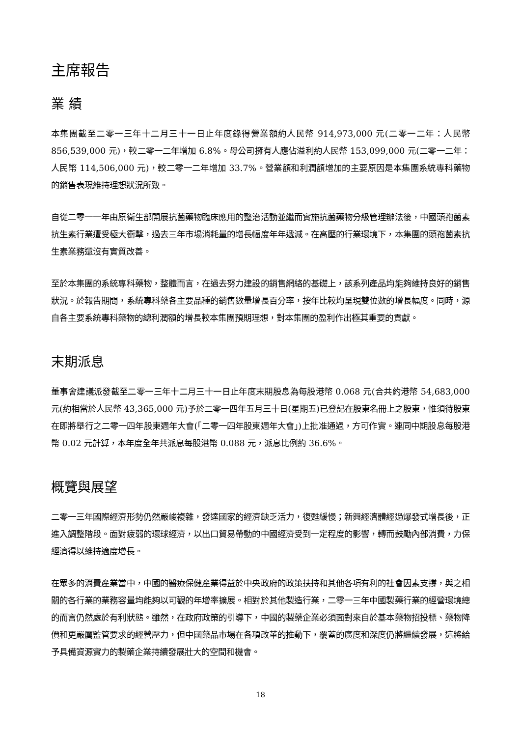主席報告
業 績
本集團截至二零一三年十二月三十一日止年度錄得營業額約人民幣 914,973,000 元(二零一二年：人民幣 856,539,000 元)，較二零一二年增加 6.8%。母公司擁有人應佔溢利約人民幣 153,099,000 元(二零一二年：人民幣 114,506,000 元)，較二零一二年增加 33.7%。營業額和利潤額增加的主要原因是本集團系統專科藥物的銷售表現維持理想狀況所致。
自從二零一一年由原衛生部開展抗菌藥物臨床應用的整治活動並繼而實施抗菌藥物分級管理辦法後，中國頭孢菌素抗生素行業遭受極大衝擊，過去三年市場消耗量的增長幅度年年遞減。在高壓的行業環境下，本集團的頭孢菌素抗生素業務還沒有實質改善。
至於本集團的系統專科藥物，整體而言，在過去努力建設的銷售網絡的基礎上，該系列產品均能夠維持良好的銷售狀況。於報告期間，系統專科藥各主要品種的銷售數量增長百分率，按年比較均呈現雙位數的增長幅度。同時，源自各主要系統專科藥物的總利潤額的增長較本集團預期理想，對本集團的盈利作出極其重要的貢獻。
末期派息
董事會建議派發截至二零一三年十二月三十一日止年度末期股息為每股港幣 0.068 元(合共約港幣 54,683,000 元(約相當於人民幣 43,365,000 元)予於二零一四年五月三十日(星期五)已登記在股東名冊上之股東，惟須待股東在即將舉行之二零一四年股東週年大會(「二零一四年股東週年大會」)上批准通過，方可作實。連同中期股息每股港幣 0.02 元計算，本年度全年共派息每股港幣 0.088 元，派息比例約 36.6%。
概覽與展望
二零一三年國際經濟形勢仍然嚴峻複雜，發達國家的經濟缺乏活力，復甦緩慢；新興經濟體經過爆發式增長後，正進入調整階段。面對疲弱的環球經濟，以出口貿易帶動的中國經濟受到一定程度的影響，轉而鼓勵內部消費，力保經濟得以維持適度增長。
在眾多的消費產業當中，中國的醫療保健產業得益於中央政府的政策扶持和其他各項有利的社會因素支撐，與之相關的各行業的業務容量均能夠以可觀的年增率擴展。相對於其他製造行業，二零一三年中國製藥行業的經營環境總的而言仍然處於有利狀態。雖然，在政府政策的引導下，中國的製藥企業必須面對來自於基本藥物招投標、藥物降價和更嚴厲監管要求的經營壓力，但中國藥品市場在各項改革的推動下，覆蓋的廣度和深度仍將繼續發展，這將給予具備資源實力的製藥企業持續發展壯大的空間和機會。
18